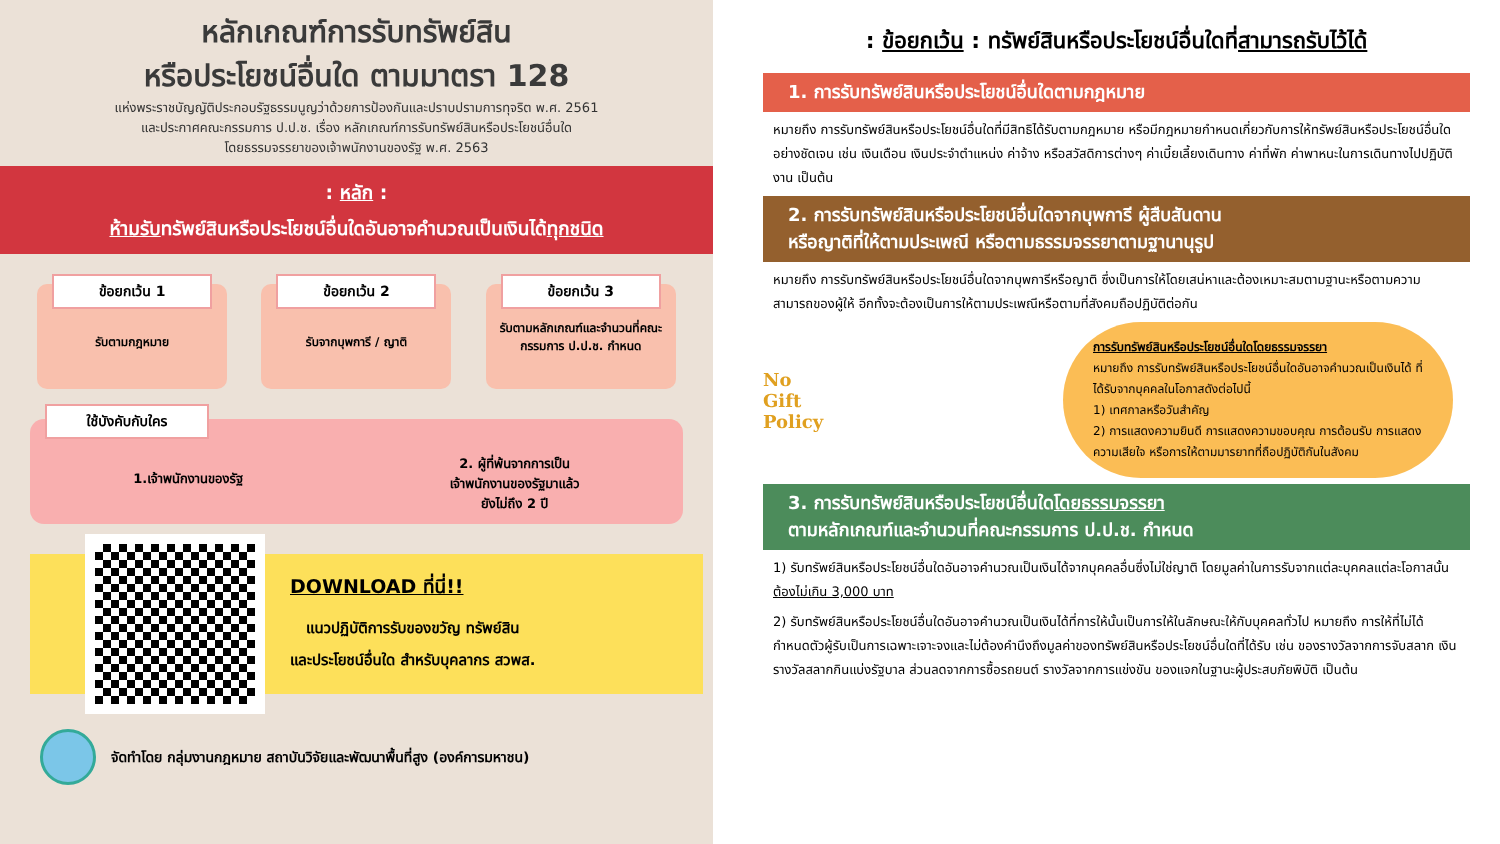หลักเกณฑ์การรับทรัพย์สิน
หรือประโยชน์อื่นใด ตามมาตรา 128
แห่งพระราชบัญญัติประกอบรัฐธรรมนูญว่าด้วยการป้องกันและปราบปรามการทุจริต พ.ศ. 2561
และประกาศคณะกรรมการ ป.ป.ช. เรื่อง หลักเกณฑ์การรับทรัพย์สินหรือประโยชน์อื่นใด
โดยธรรมจรรยาของเจ้าพนักงานของรัฐ พ.ศ. 2563
: หลัก :
ห้ามรับทรัพย์สินหรือประโยชน์อื่นใดอันอาจคำนวณเป็นเงินได้ทุกชนิด
ข้อยกเว้น 1
รับตามกฎหมาย
ข้อยกเว้น 2
รับจากบุพการี / ญาติ
ข้อยกเว้น 3
รับตามหลักเกณฑ์และจำนวนที่คณะกรรมการ ป.ป.ช. กำหนด
ใช้บังคับกับใคร
1.เจ้าพนักงานของรัฐ 2. ผู้ที่พ้นจากการเป็น
เจ้าพนักงานของรัฐมาแล้ว
ยังไม่ถึง 2 ปี
DOWNLOAD ที่นี่!!
แนวปฏิบัติการรับของขวัญ ทรัพย์สิน
และประโยชน์อื่นใด สำหรับบุคลากร สวพส.
จัดทำโดย กลุ่มงานกฎหมาย สถาบันวิจัยและพัฒนาพื้นที่สูง (องค์การมหาชน)
: ข้อยกเว้น : ทรัพย์สินหรือประโยชน์อื่นใดที่สามารถรับไว้ได้
1. การรับทรัพย์สินหรือประโยชน์อื่นใดตามกฎหมาย
หมายถึง การรับทรัพย์สินหรือประโยชน์อื่นใดที่มีสิทธิได้รับตามกฎหมาย หรือมีกฎหมายกำหนดเกี่ยวกับการให้ทรัพย์สินหรือประโยชน์อื่นใดอย่างชัดเจน เช่น เงินเดือน เงินประจำตำแหน่ง ค่าจ้าง หรือสวัสดิการต่างๆ ค่าเบี้ยเลี้ยงเดินทาง ค่าที่พัก ค่าพาหนะในการเดินทางไปปฏิบัติงาน เป็นต้น
2. การรับทรัพย์สินหรือประโยชน์อื่นใดจากบุพการี ผู้สืบสันดาน
หรือญาติที่ให้ตามประเพณี หรือตามธรรมจรรยาตามฐานานุรูป
หมายถึง การรับทรัพย์สินหรือประโยชน์อื่นใดจากบุพการีหรือญาติ ซึ่งเป็นการให้โดยเสน่หาและต้องเหมาะสมตามฐานะหรือตามความสามารถของผู้ให้ อีกทั้งจะต้องเป็นการให้ตามประเพณีหรือตามที่สังคมถือปฏิบัติต่อกัน
No
Gift
Policy
การรับทรัพย์สินหรือประโยชน์อื่นใดโดยธรรมจรรยา
หมายถึง การรับทรัพย์สินหรือประโยชน์อื่นใดอันอาจคำนวณเป็นเงินได้ ที่ได้รับจากบุคคลในโอกาสดังต่อไปนี้
1) เทศกาลหรือวันสำคัญ
2) การแสดงความยินดี การแสดงความขอบคุณ การต้อนรับ การแสดงความเสียใจ หรือการให้ตามมารยาทที่ถือปฏิบัติกันในสังคม
3. การรับทรัพย์สินหรือประโยชน์อื่นใดโดยธรรมจรรยา
ตามหลักเกณฑ์และจำนวนที่คณะกรรมการ ป.ป.ช. กำหนด
1) รับทรัพย์สินหรือประโยชน์อื่นใดอันอาจคำนวณเป็นเงินได้จากบุคคลอื่นซึ่งไม่ใช่ญาติ โดยมูลค่าในการรับจากแต่ละบุคคลแต่ละโอกาสนั้นต้องไม่เกิน 3,000 บาท
2) รับทรัพย์สินหรือประโยชน์อื่นใดอันอาจคำนวณเป็นเงินได้ที่การให้นั้นเป็นการให้ในลักษณะให้กับบุคคลทั่วไป หมายถึง การให้ที่ไม่ได้กำหนดตัวผู้รับเป็นการเฉพาะเจาะจงและไม่ต้องคำนึงถึงมูลค่าของทรัพย์สินหรือประโยชน์อื่นใดที่ได้รับ เช่น ของรางวัลจากการจับสลาก เงินรางวัลสลากกินแบ่งรัฐบาล ส่วนลดจากการซื้อรถยนต์ รางวัลจากการแข่งขัน ของแจกในฐานะผู้ประสบภัยพิบัติ เป็นต้น